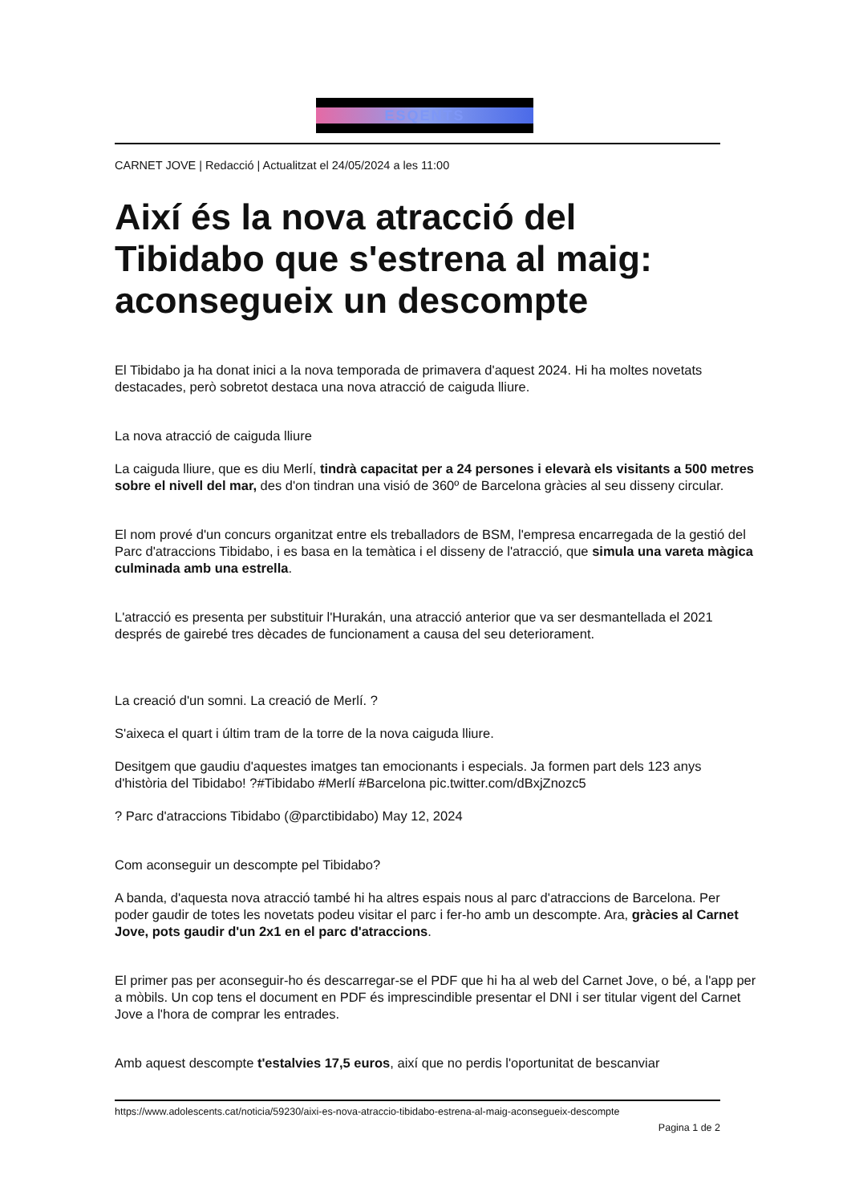ESQENTS
CARNET JOVE | Redacció | Actualitzat el 24/05/2024 a les 11:00
Així és la nova atracció del Tibidabo que s'estrena al maig: aconsegueix un descompte
El Tibidabo ja ha donat inici a la nova temporada de primavera d'aquest 2024. Hi ha moltes novetats destacades, però sobretot destaca una nova atracció de caiguda lliure.
La nova atracció de caiguda lliure
La caiguda lliure, que es diu Merlí, tindrà capacitat per a 24 persones i elevarà els visitants a 500 metres sobre el nivell del mar, des d'on tindran una visió de 360º de Barcelona gràcies al seu disseny circular.
El nom prové d'un concurs organitzat entre els treballadors de BSM, l'empresa encarregada de la gestió del Parc d'atraccions Tibidabo, i es basa en la temàtica i el disseny de l'atracció, que simula una vareta màgica culminada amb una estrella.
L'atracció es presenta per substituir l'Hurakán, una atracció anterior que va ser desmantellada el 2021 després de gairebé tres dècades de funcionament a causa del seu deteriorament.
La creació d'un somni. La creació de Merlí. ?
S'aixeca el quart i últim tram de la torre de la nova caiguda lliure.
Desitgem que gaudiu d'aquestes imatges tan emocionants i especials. Ja formen part dels 123 anys d'història del Tibidabo! ?#Tibidabo #Merlí #Barcelona pic.twitter.com/dBxjZnozc5
? Parc d'atraccions Tibidabo (@parctibidabo) May 12, 2024
Com aconseguir un descompte pel Tibidabo?
A banda, d'aquesta nova atracció també hi ha altres espais nous al parc d'atraccions de Barcelona. Per poder gaudir de totes les novetats podeu visitar el parc i fer-ho amb un descompte. Ara, gràcies al Carnet Jove, pots gaudir d'un 2x1 en el parc d'atraccions.
El primer pas per aconseguir-ho és descarregar-se el PDF que hi ha al web del Carnet Jove, o bé, a l'app per a mòbils. Un cop tens el document en PDF és imprescindible presentar el DNI i ser titular vigent del Carnet Jove a l'hora de comprar les entrades.
Amb aquest descompte t'estalvies 17,5 euros, així que no perdis l'oportunitat de bescanviar
https://www.adolescents.cat/noticia/59230/aixi-es-nova-atraccio-tibidabo-estrena-al-maig-aconsegueix-descompte
Pagina 1 de 2